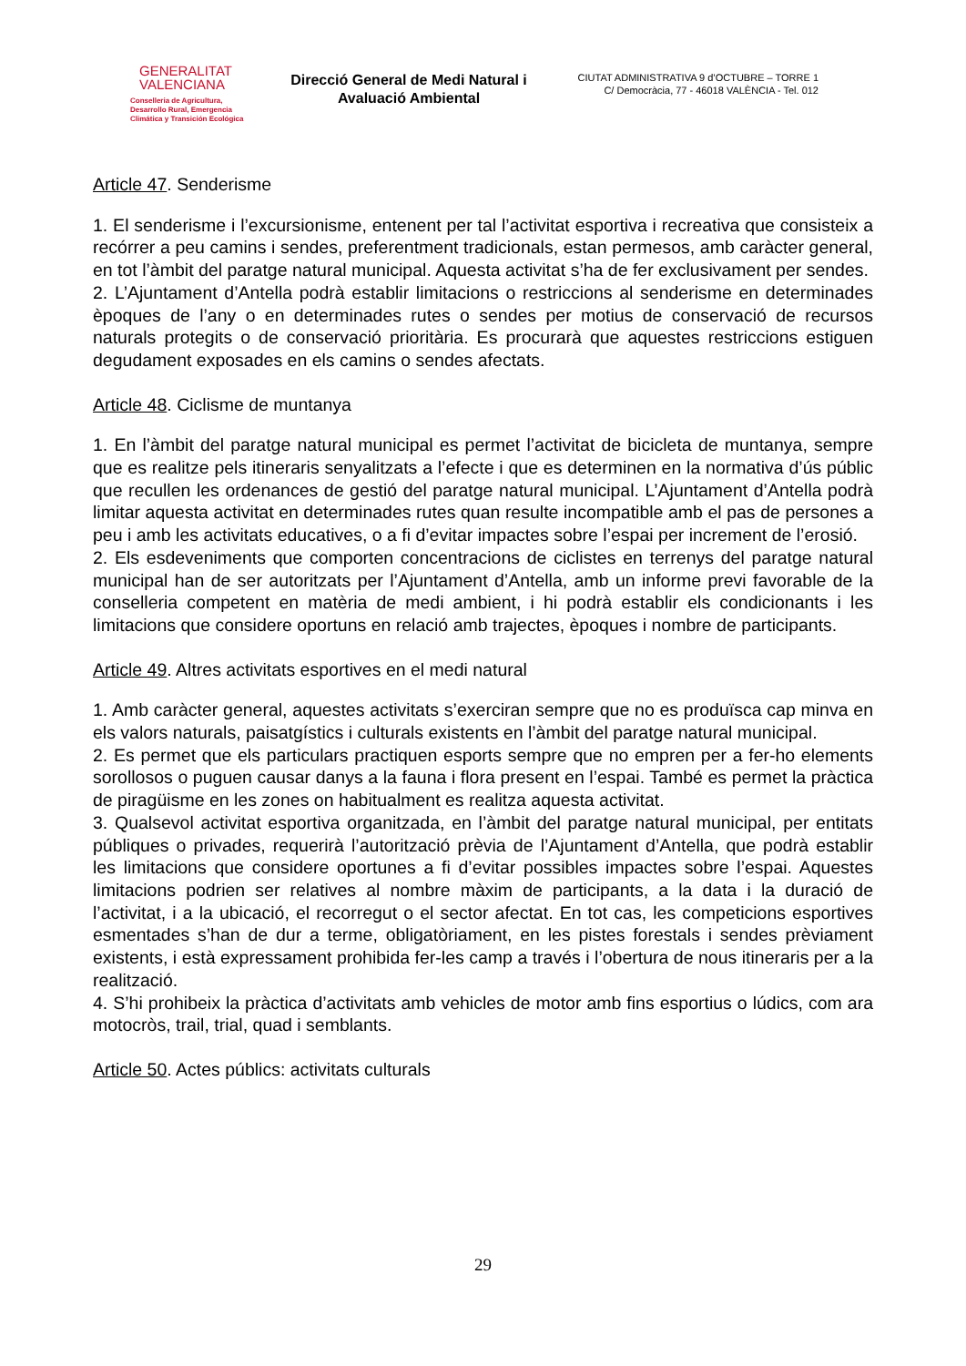GENERALITAT
VALENCIANA
Conselleria de Agricultura,
Desarrollo Rural, Emergencia
Climática y Transición Ecológica
Direcció General de Medi Natural i Avaluació Ambiental
CIUTAT ADMINISTRATIVA 9 d’OCTUBRE – TORRE 1
C/ Democràcia, 77 - 46018 VALÈNCIA - Tel. 012
Article 47. Senderisme
1. El senderisme i l’excursionisme, entenent per tal l’activitat esportiva i recreativa que consisteix a recórrer a peu camins i sendes, preferentment tradicionals, estan permesos, amb caràcter general, en tot l’àmbit del paratge natural municipal. Aquesta activitat s’ha de fer exclusivament per sendes.
2. L’Ajuntament d’Antella podrà establir limitacions o restriccions al senderisme en determinades èpoques de l’any o en determinades rutes o sendes per motius de conservació de recursos naturals protegits o de conservació prioritària. Es procurarà que aquestes restriccions estiguen degudament exposades en els camins o sendes afectats.
Article 48. Ciclisme de muntanya
1. En l’àmbit del paratge natural municipal es permet l’activitat de bicicleta de muntanya, sempre que es realitze pels itineraris senyalitzats a l’efecte i que es determinen en la normativa d’ús públic que recullen les ordenances de gestió del paratge natural municipal. L’Ajuntament d’Antella podrà limitar aquesta activitat en determinades rutes quan resulte incompatible amb el pas de persones a peu i amb les activitats educatives, o a fi d’evitar impactes sobre l’espai per increment de l’erosió.
2. Els esdeveniments que comporten concentracions de ciclistes en terrenys del paratge natural municipal han de ser autoritzats per l’Ajuntament d’Antella, amb un informe previ favorable de la conselleria competent en matèria de medi ambient, i hi podrà establir els condicionants i les limitacions que considere oportuns en relació amb trajectes, èpoques i nombre de participants.
Article 49. Altres activitats esportives en el medi natural
1. Amb caràcter general, aquestes activitats s’exerciran sempre que no es produïsca cap minva en els valors naturals, paisatgístics i culturals existents en l’àmbit del paratge natural municipal.
2. Es permet que els particulars practiquen esports sempre que no empren per a fer-ho elements sorollosos o puguen causar danys a la fauna i flora present en l’espai. També es permet la pràctica de piragüisme en les zones on habitualment es realitza aquesta activitat.
3. Qualsevol activitat esportiva organitzada, en l’àmbit del paratge natural municipal, per entitats públiques o privades, requerirà l’autorització prèvia de l’Ajuntament d’Antella, que podrà establir les limitacions que considere oportunes a fi d’evitar possibles impactes sobre l’espai. Aquestes limitacions podrien ser relatives al nombre màxim de participants, a la data i la duració de l’activitat, i a la ubicació, el recorregut o el sector afectat. En tot cas, les competicions esportives esmentades s’han de dur a terme, obligatòriament, en les pistes forestals i sendes prèviament existents, i està expressament prohibida fer-les camp a través i l’obertura de nous itineraris per a la realització.
4. S’hi prohibeix la pràctica d’activitats amb vehicles de motor amb fins esportius o lúdics, com ara motocròs, trail, trial, quad i semblants.
Article 50. Actes públics: activitats culturals
29